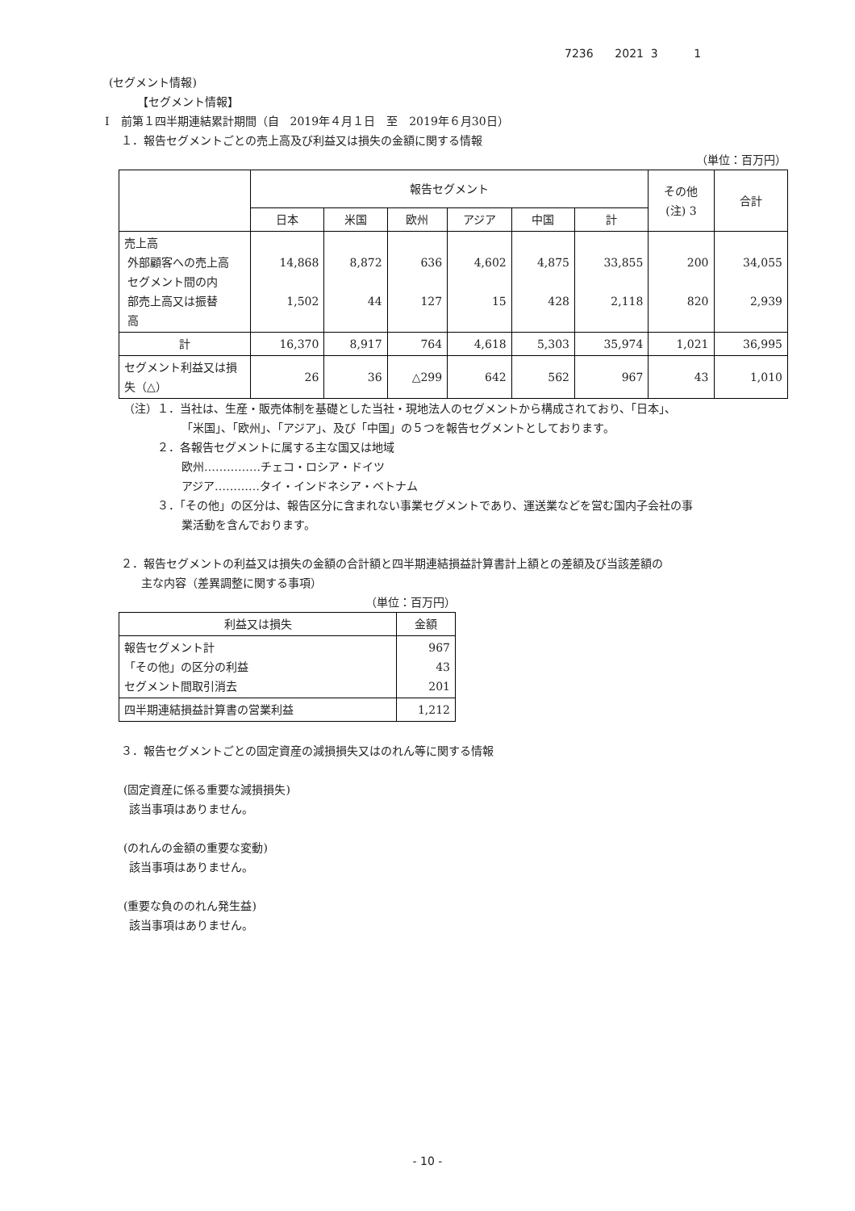7236 2021 3 1
(セグメント情報)
【セグメント情報】
Ⅰ　前第１四半期連結累計期間（自　2019年４月１日　至　2019年６月30日）
１．報告セグメントごとの売上高及び利益又は損失の金額に関する情報
（単位：百万円）
| | 報告セグメント | | | | | | その他 (注) 3 | 合計 |
| --- | --- | --- | --- | --- | --- | --- | --- | --- |
| | 日本 | 米国 | 欧州 | アジア | 中国 | 計 | | |
| 売上高 外部顧客への売上高 セグメント間の内 部売上高又は振替 高 | 14,868 1,502 | 8,872 44 | 636 127 | 4,602 15 | 4,875 428 | 33,855 2,118 | 200 820 | 34,055 2,939 |
| 計 | 16,370 | 8,917 | 764 | 4,618 | 5,303 | 35,974 | 1,021 | 36,995 |
| セグメント利益又は損失（△） | 26 | 36 | △299 | 642 | 562 | 967 | 43 | 1,010 |
（注）１．当社は、生産・販売体制を基礎とした当社・現地法人のセグメントから構成されており、「日本」、
「米国」、「欧州」、「アジア」、及び「中国」の５つを報告セグメントとしております。
２．各報告セグメントに属する主な国又は地域
欧州……………チェコ・ロシア・ドイツ
アジア…………タイ・インドネシア・ベトナム
３．「その他」の区分は、報告区分に含まれない事業セグメントであり、運送業などを営む国内子会社の事
業活動を含んでおります。
２．報告セグメントの利益又は損失の金額の合計額と四半期連結損益計算書計上額との差額及び当該差額の
主な内容（差異調整に関する事項）
（単位：百万円）
| 利益又は損失 | 金額 |
| 報告セグメント計 「その他」の区分の利益 セグメント間取引消去 | 967 43 201 |
| 四半期連結損益計算書の営業利益 | 1,212 |
３．報告セグメントごとの固定資産の減損損失又はのれん等に関する情報
(固定資産に係る重要な減損損失)
該当事項はありません。
(のれんの金額の重要な変動)
該当事項はありません。
(重要な負ののれん発生益)
該当事項はありません。
- 10 -